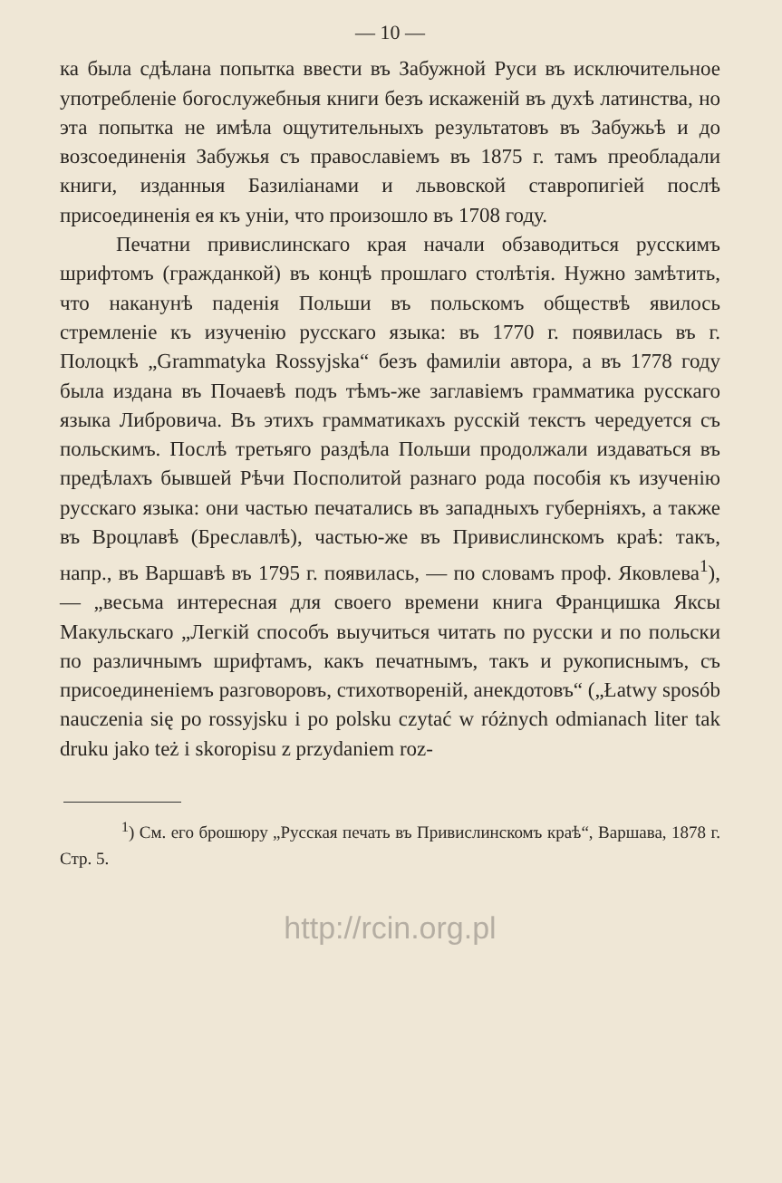— 10 —
ка была сдѣлана попытка ввести въ Забужной Руси въ исключительное употребленіе богослужебныя книги безъ искаженій въ духѣ латинства, но эта попытка не имѣла ощутительныхъ результатовъ въ Забужьѣ и до возсоединенія Забужья съ православіемъ въ 1875 г. тамъ преобладали книги, изданныя Базиліанами и львовской ставропигіей послѣ присоединенія ея къ уніи, что произошло въ 1708 году.
Печатни привислинскаго края начали обзаводиться русскимъ шрифтомъ (гражданкой) въ концѣ прошлаго столѣтія. Нужно замѣтить, что наканунѣ паденія Польши въ польскомъ обществѣ явилось стремленіе къ изученію русскаго языка: въ 1770 г. появилась въ г. Полоцкѣ „Grammatyka Rossyjska“ безъ фамиліи автора, а въ 1778 году была издана въ Почаевѣ подъ тѣмъ-же заглавіемъ грамматика русскаго языка Либровича. Въ этихъ грамматикахъ русскій текстъ чередуется съ польскимъ. Послѣ третьяго раздѣла Польши продолжали издаваться въ предѣлахъ бывшей Рѣчи Посполитой разнаго рода пособія къ изученію русскаго языка: они частью печатались въ западныхъ губерніяхъ, а также въ Вроцлавѣ (Бреславлѣ), частью-же въ Привислинскомъ краѣ: такъ, напр., въ Варшавѣ въ 1795 г. появилась, — по словамъ проф. Яковлева<sup>1</sup>), — „весьма интересная для своего времени книга Францишка Яксы Макульскаго „Легкій способъ выучиться читать по русски и по польски по различнымъ шрифтамъ, какъ печатнымъ, такъ и рукописнымъ, съ присоединеніемъ разговоровъ, стихотвореній, анекдотовъ“ („Łatwy sposób nauczenia się po rossyjsku i po polsku czytać w różnych odmianach liter tak druku jako też i skoropisu z przydaniem roz-
<sup>1</sup>) См. его брошюру „Русская печать въ Привислинскомъ краѣ“, Варшава, 1878 г. Стр. 5.
http://rcin.org.pl